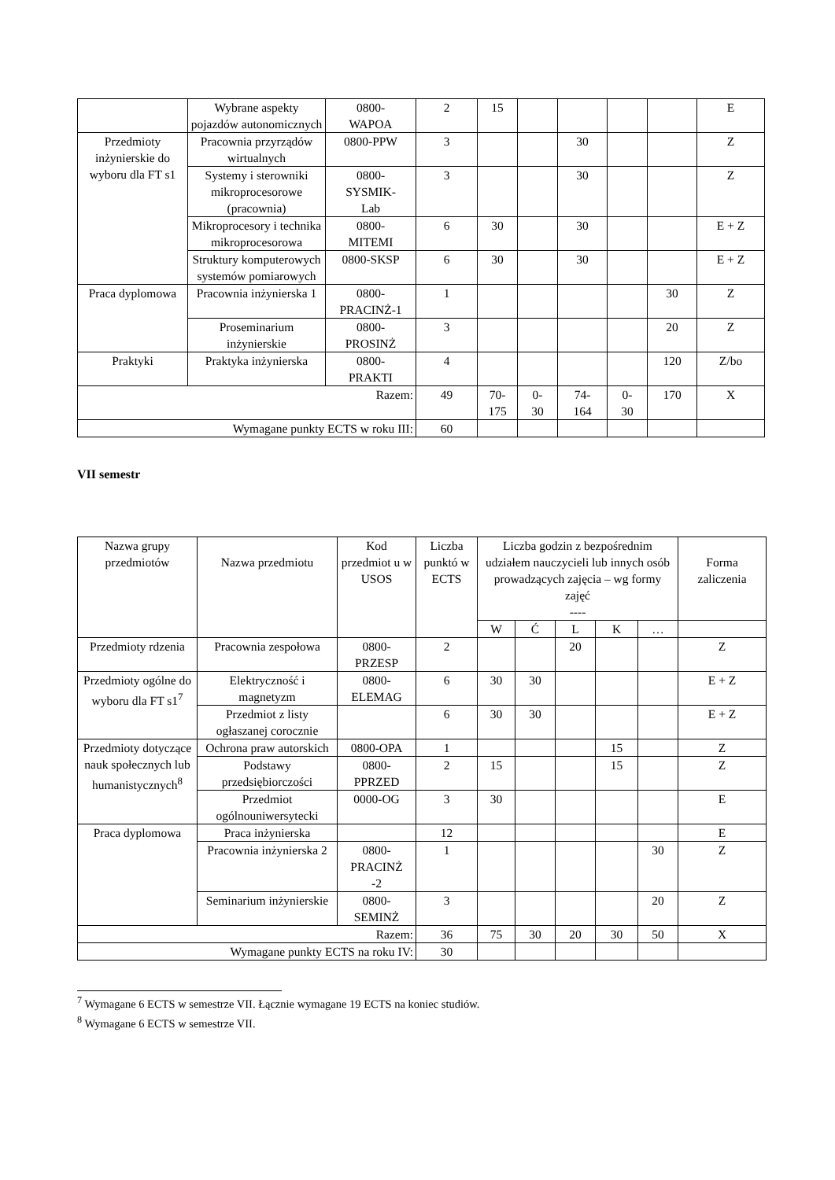| | Wybrane aspekty pojazdów autonomicznych | 0800- WAPOA | 2 | 15 | | | | | E |
| Przedmioty inżynierskie do wyboru dla FT s1 | Pracownia przyrządów wirtualnych | 0800-PPW | 3 | | | 30 | | | Z |
| | Systemy i sterowniki mikroprocesorowe (pracownia) | 0800- SYSMIK- Lab | 3 | | | 30 | | | Z |
| | Mikroprocesory i technika mikroprocesorowa | 0800- MITEMI | 6 | 30 | | 30 | | | E + Z |
| | Struktury komputerowych systemów pomiarowych | 0800-SKSP | 6 | 30 | | 30 | | | E + Z |
| Praca dyplomowa | Pracownia inżynierska 1 | 0800- PRACINŻ-1 | 1 | | | | | 30 | Z |
| | Proseminarium inżynierskie | 0800- PROSINŻ | 3 | | | | | 20 | Z |
| Praktyki | Praktyka inżynierska | 0800- PRAKTI | 4 | | | | | 120 | Z/bo |
| Razem: | | | 49 | 70- 175 | 0- 30 | 74- 164 | 0- 30 | 170 | X |
| Wymagane punkty ECTS w roku III: | | | 60 | | | | | | |
VII semestr
| Nazwa grupy przedmiotów | Nazwa przedmiotu | Kod przedmiot u w USOS | Liczba punktó w ECTS | Liczba godzin z bezpośrednim udziałem nauczycieli lub innych osób prowadzących zajęcia – wg formy zajęć ---- | | | | | Forma zaliczenia |
| | | | | W | Ć | L | K | … | |
| Przedmioty rdzenia | Pracownia zespołowa | 0800- PRZESP | 2 | | | 20 | | | Z |
| Przedmioty ogólne do wyboru dla FT s1<sup>7</sup> | Elektryczność i magnetyzm | 0800- ELEMAG | 6 | 30 | 30 | | | | E + Z |
| | Przedmiot z listy ogłaszanej corocznie | | 6 | 30 | 30 | | | | E + Z |
| Przedmioty dotyczące nauk społecznych lub humanistycznych<sup>8</sup> | Ochrona praw autorskich | 0800-OPA | 1 | | | | 15 | | Z |
| | Podstawy przedsiębiorczości | 0800- PPRZED | 2 | 15 | | | 15 | | Z |
| | Przedmiot ogólnouniwersytecki | 0000-OG | 3 | 30 | | | | | E |
| Praca dyplomowa | Praca inżynierska | | 12 | | | | | | E |
| | Pracownia inżynierska 2 | 0800- PRACINŻ -2 | 1 | | | | | 30 | Z |
| | Seminarium inżynierskie | 0800- SEMINŻ | 3 | | | | | 20 | Z |
| Razem: | | | 36 | 75 | 30 | 20 | 30 | 50 | X |
| Wymagane punkty ECTS na roku IV: | | | 30 | | | | | | |
<sup>7</sup> Wymagane 6 ECTS w semestrze VII. Łącznie wymagane 19 ECTS na koniec studiów.
<sup>8</sup> Wymagane 6 ECTS w semestrze VII.